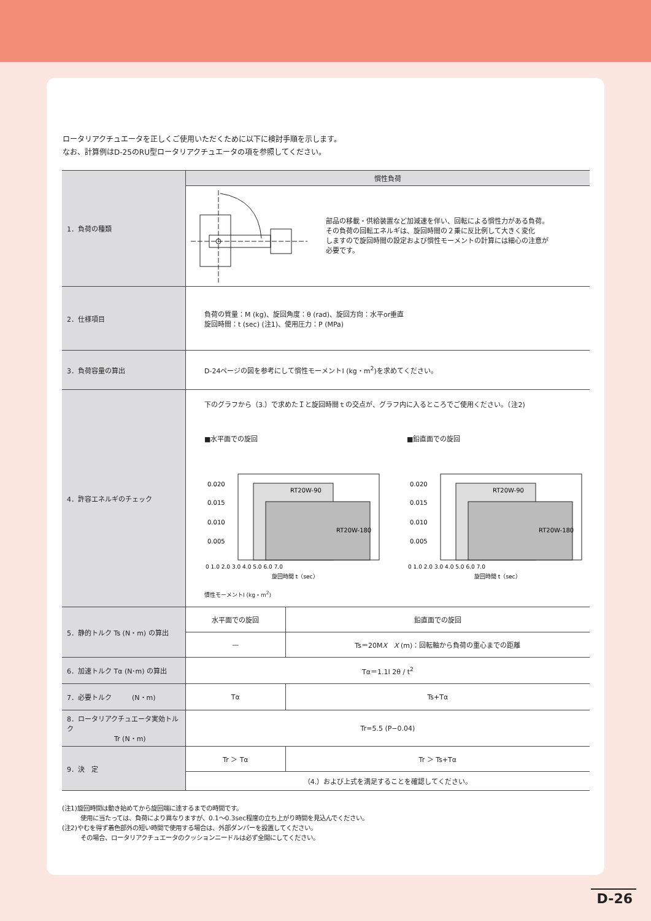ロータリアクチュエータを正しくご使用いただくために以下に検討手順を示します。
なお、計算例はD-25のRU型ロータリアクチュエータの項を参照してください。
| 1．負荷の種類 | 慣性負荷 | |
| | 部品の移載・供給装置など加減速を伴い、回転による慣性力がある負荷。 その負荷の回転エネルギは、旋回時間の２乗に反比例して大きく変化 しますので旋回時間の設定および慣性モーメントの計算には細心の注意が 必要です。 | |
| 2．仕様項目 | 負荷の質量：M (kg)、旋回角度：θ (rad)、旋回方向：水平or垂直 旋回時間：t (sec) (注1)、使用圧力：P (MPa) | |
| 3．負荷容量の算出 | D-24ページの図を参考にして慣性モーメントI (kg・m<sup>2</sup>)を求めてください。 | |
| 4．許容エネルギのチェック | 下のグラフから（3.）で求めたＩと旋回時間ｔの交点が、グラフ内に入るところでご使用ください。（注2) ■水平面での旋回 RT20W-90 RT20W-180 0.020 0.015 0.010 0.005 0 1.0 2.0 3.0 4.0 5.0 6.0 7.0 旋回時間 t（sec） ■鉛直面での旋回 RT20W-90 RT20W-180 0.020 0.015 0.010 0.005 0 1.0 2.0 3.0 4.0 5.0 6.0 7.0 旋回時間 t（sec） 慣性モーメントI (kg・m<sup>2</sup>) | |
| 5．静的トルク Ts (N・m) の算出 | 水平面での旋回 | 鉛直面での旋回 |
| | — | Ts＝20M X X (m)：回転軸から負荷の重心までの距離 |
| 6．加速トルク Tα (N･m) の算出 | Tα＝1.1I 2θ / t<sup>2</sup> | |
| 7．必要トルク (N・m) | Tα | Ts+Tα |
| 8．ロータリアクチュエータ実効トルク Tr (N・m) | Tr=5.5 (P−0.04) | |
| 9．決 定 | Tr ＞ Tα | Tr ＞ Ts+Tα |
| | （4.）および上式を満足することを確認してください。 | |
(注1)旋回時間は動き始めてから旋回端に達するまでの時間です。
　　　使用に当たっては、負荷により異なりますが、0.1〜0.3sec程度の立ち上がり時間を見込んでください。
(注2)やむを得ず着色部外の短い時間で使用する場合は、外部ダンパーを設置してください。
　　　その場合、ロータリアクチュエータのクッションニードルは必ず全開にしてください。
D-26